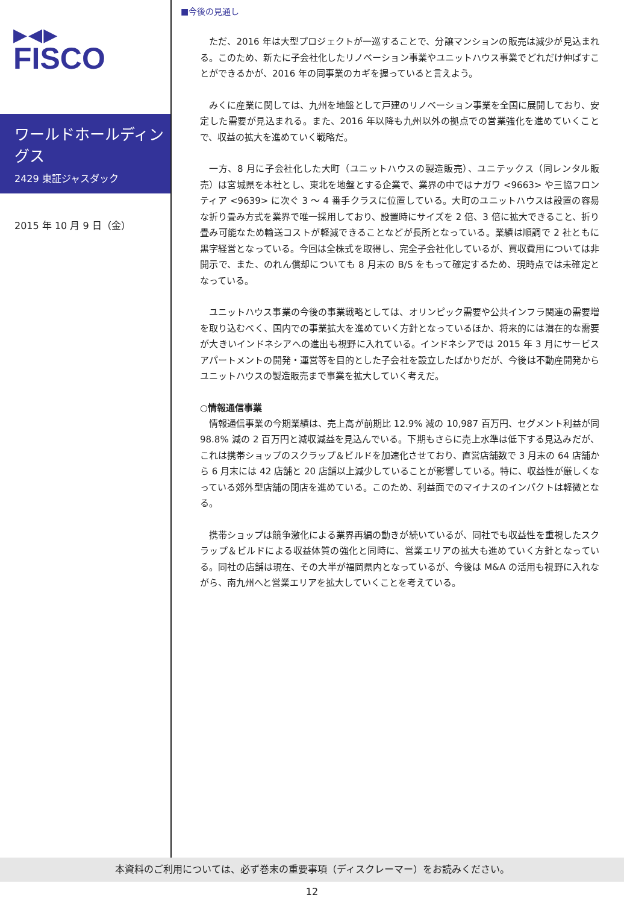▶◀▶
FISCO
ワールドホールディングス
2429 東証ジャスダック
2015 年 10 月 9 日（金）
■今後の見通し
ただ、2016 年は大型プロジェクトが一巡することで、分譲マンションの販売は減少が見込まれる。このため、新たに子会社化したリノベーション事業やユニットハウス事業でどれだけ伸ばすことができるかが、2016 年の同事業のカギを握っていると言えよう。
みくに産業に関しては、九州を地盤として戸建のリノベーション事業を全国に展開しており、安定した需要が見込まれる。また、2016 年以降も九州以外の拠点での営業強化を進めていくことで、収益の拡大を進めていく戦略だ。
一方、8 月に子会社化した大町（ユニットハウスの製造販売）、ユニテックス（同レンタル販売）は宮城県を本社とし、東北を地盤とする企業で、業界の中ではナガワ <9663> や三協フロンティア <9639> に次ぐ 3 ～ 4 番手クラスに位置している。大町のユニットハウスは設置の容易な折り畳み方式を業界で唯一採用しており、設置時にサイズを 2 倍、3 倍に拡大できること、折り畳み可能なため輸送コストが軽減できることなどが長所となっている。業績は順調で 2 社ともに黒字経営となっている。今回は全株式を取得し、完全子会社化しているが、買収費用については非開示で、また、のれん償却についても 8 月末の B/S をもって確定するため、現時点では未確定となっている。
ユニットハウス事業の今後の事業戦略としては、オリンピック需要や公共インフラ関連の需要増を取り込むべく、国内での事業拡大を進めていく方針となっているほか、将来的には潜在的な需要が大きいインドネシアへの進出も視野に入れている。インドネシアでは 2015 年 3 月にサービスアパートメントの開発・運営等を目的とした子会社を設立したばかりだが、今後は不動産開発からユニットハウスの製造販売まで事業を拡大していく考えだ。
○情報通信事業
情報通信事業の今期業績は、売上高が前期比 12.9% 減の 10,987 百万円、セグメント利益が同 98.8% 減の 2 百万円と減収減益を見込んでいる。下期もさらに売上水準は低下する見込みだが、これは携帯ショップのスクラップ＆ビルドを加速化させており、直営店舗数で 3 月末の 64 店舗から 6 月末には 42 店舗と 20 店舗以上減少していることが影響している。特に、収益性が厳しくなっている郊外型店舗の閉店を進めている。このため、利益面でのマイナスのインパクトは軽微となる。
携帯ショップは競争激化による業界再編の動きが続いているが、同社でも収益性を重視したスクラップ＆ビルドによる収益体質の強化と同時に、営業エリアの拡大も進めていく方針となっている。同社の店舗は現在、その大半が福岡県内となっているが、今後は M&A の活用も視野に入れながら、南九州へと営業エリアを拡大していくことを考えている。
本資料のご利用については、必ず巻末の重要事項（ディスクレーマー）をお読みください。
12